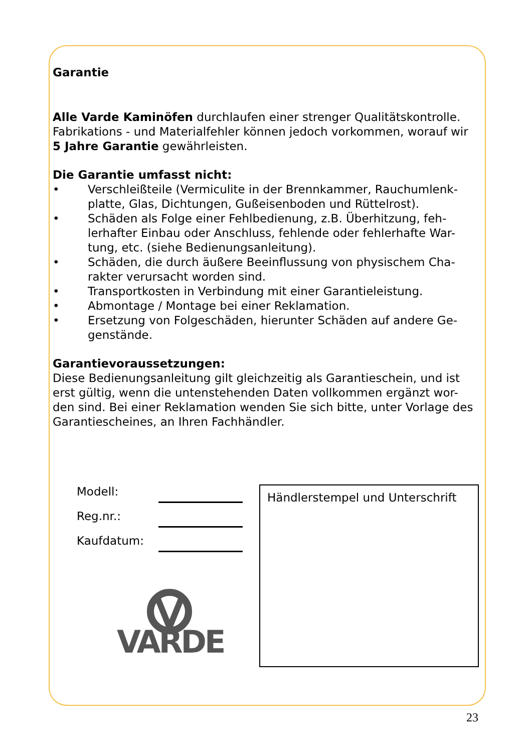Garantie
Alle Varde Kaminöfen durchlaufen einer strenger Qualitätskontrolle. Fabrikations - und Materialfehler können jedoch vorkommen, worauf wir 5 Jahre Garantie gewährleisten.
Die Garantie umfasst nicht:
• Verschleißteile (Vermiculite in der Brennkammer, Rauchumlenk-platte, Glas, Dichtungen, Gußeisenboden und Rüttelrost).
• Schäden als Folge einer Fehlbedienung, z.B. Überhitzung, feh-lerhafter Einbau oder Anschluss, fehlende oder fehlerhafte War-tung, etc. (siehe Bedienungsanleitung).
• Schäden, die durch äußere Beeinflussung von physischem Cha-rakter verursacht worden sind.
• Transportkosten in Verbindung mit einer Garantieleistung.
• Abmontage / Montage bei einer Reklamation.
• Ersetzung von Folgeschäden, hierunter Schäden auf andere Ge-genstände.
Garantievoraussetzungen:
Diese Bedienungsanleitung gilt gleichzeitig als Garantieschein, und ist erst gültig, wenn die untenstehenden Daten vollkommen ergänzt wor-den sind. Bei einer Reklamation wenden Sie sich bitte, unter Vorlage des Garantiescheines, an Ihren Fachhändler.
Modell:
Reg.nr.:
Kaufdatum:
VARDE
Händlerstempel und Unterschrift
23